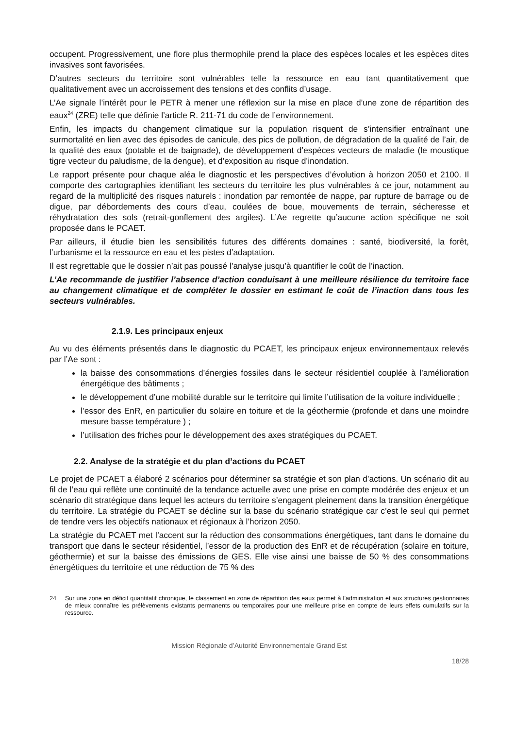occupent. Progressivement, une flore plus thermophile prend la place des espèces locales et les espèces dites invasives sont favorisées.
D’autres secteurs du territoire sont vulnérables telle la ressource en eau tant quantitativement que qualitativement avec un accroissement des tensions et des conflits d’usage.
L’Ae signale l’intérêt pour le PETR à mener une réflexion sur la mise en place d’une zone de répartition des eaux<sup>24</sup> (ZRE) telle que définie l’article R. 211-71 du code de l’environnement.
Enfin, les impacts du changement climatique sur la population risquent de s’intensifier entraînant une surmortalité en lien avec des épisodes de canicule, des pics de pollution, de dégradation de la qualité de l’air, de la qualité des eaux (potable et de baignade), de développement d’espèces vecteurs de maladie (le moustique tigre vecteur du paludisme, de la dengue), et d’exposition au risque d’inondation.
Le rapport présente pour chaque aléa le diagnostic et les perspectives d’évolution à horizon 2050 et 2100. Il comporte des cartographies identifiant les secteurs du territoire les plus vulnérables à ce jour, notamment au regard de la multiplicité des risques naturels : inondation par remontée de nappe, par rupture de barrage ou de digue, par débordements des cours d’eau, coulées de boue, mouvements de terrain, sécheresse et réhydratation des sols (retrait-gonflement des argiles). L’Ae regrette qu’aucune action spécifique ne soit proposée dans le PCAET.
Par ailleurs, il étudie bien les sensibilités futures des différents domaines : santé, biodiversité, la forêt, l’urbanisme et la ressource en eau et les pistes d’adaptation.
Il est regrettable que le dossier n’ait pas poussé l’analyse jusqu’à quantifier le coût de l’inaction.
L’Ae recommande de justifier l’absence d’action conduisant à une meilleure résilience du territoire face au changement climatique et de compléter le dossier en estimant le coût de l’inaction dans tous les secteurs vulnérables.
2.1.9. Les principaux enjeux
Au vu des éléments présentés dans le diagnostic du PCAET, les principaux enjeux environnementaux relevés par l’Ae sont :
la baisse des consommations d’énergies fossiles dans le secteur résidentiel couplée à l’amélioration énergétique des bâtiments ;
le développement d’une mobilité durable sur le territoire qui limite l’utilisation de la voiture individuelle ;
l’essor des EnR, en particulier du solaire en toiture et de la géothermie (profonde et dans une moindre mesure basse température ) ;
l’utilisation des friches pour le développement des axes stratégiques du PCAET.
2.2. Analyse de la stratégie et du plan d’actions du PCAET
Le projet de PCAET a élaboré 2 scénarios pour déterminer sa stratégie et son plan d’actions. Un scénario dit au fil de l’eau qui reflète une continuité de la tendance actuelle avec une prise en compte modérée des enjeux et un scénario dit stratégique dans lequel les acteurs du territoire s’engagent pleinement dans la transition énergétique du territoire. La stratégie du PCAET se décline sur la base du scénario stratégique car c’est le seul qui permet de tendre vers les objectifs nationaux et régionaux à l’horizon 2050.
La stratégie du PCAET met l’accent sur la réduction des consommations énergétiques, tant dans le domaine du transport que dans le secteur résidentiel, l’essor de la production des EnR et de récupération (solaire en toiture, géothermie) et sur la baisse des émissions de GES. Elle vise ainsi une baisse de 50 % des consommations énergétiques du territoire et une réduction de 75 % des
24 Sur une zone en déficit quantitatif chronique, le classement en zone de répartition des eaux permet à l’administration et aux structures gestionnaires de mieux connaître les prélèvements existants permanents ou temporaires pour une meilleure prise en compte de leurs effets cumulatifs sur la ressource.
Mission Régionale d’Autorité Environnementale Grand Est
18/28